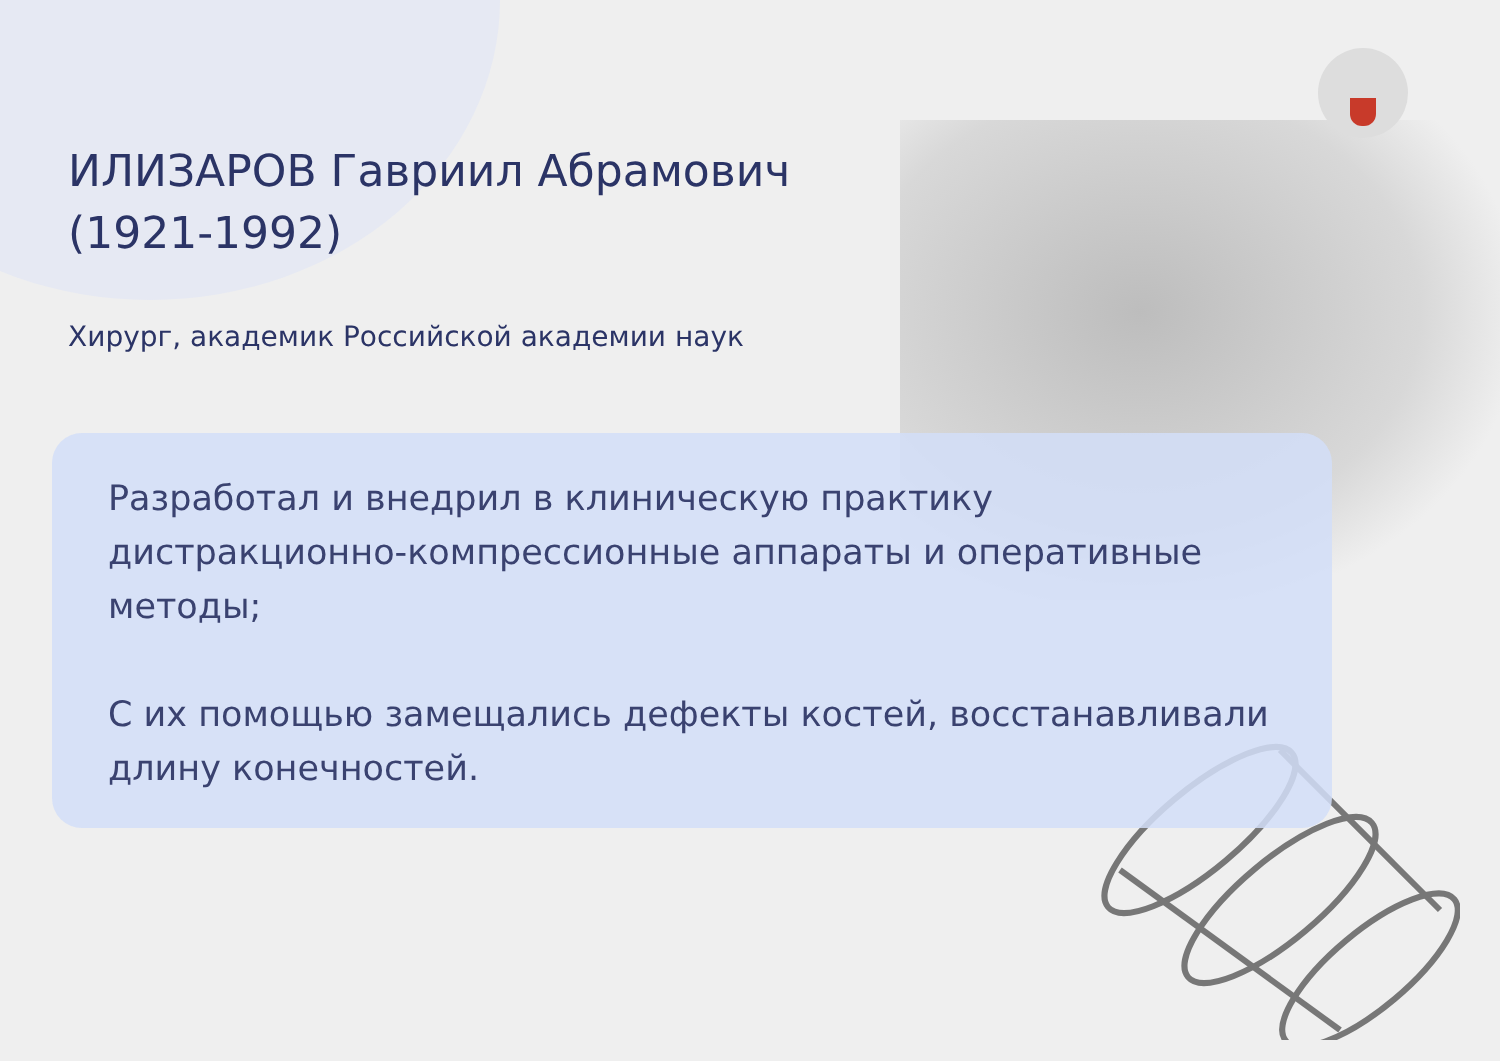ИЛИЗАРОВ Гавриил Абрамович
(1921-1992)
Хирург, академик Российской академии наук
Разработал и внедрил в клиническую практику дистракционно-компрессионные аппараты и оперативные методы;
С их помощью замещались дефекты костей, восстанавливали длину конечностей.